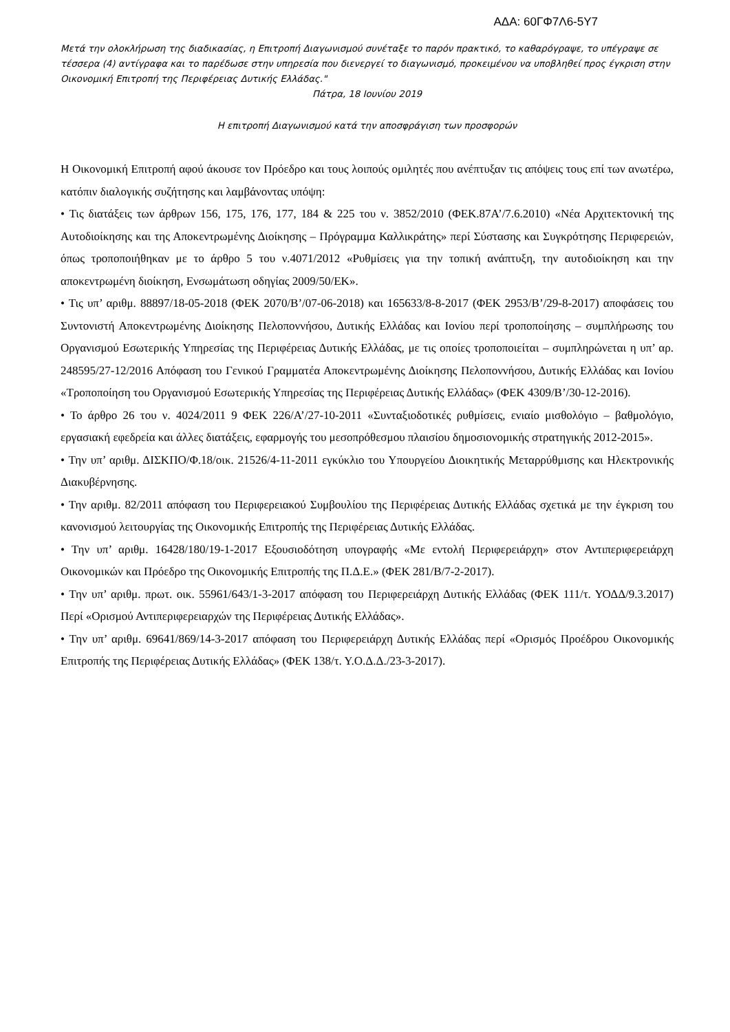ΑΔΑ: 60ΓΦ7Λ6-5Υ7
Μετά την ολοκλήρωση της διαδικασίας, η Επιτροπή Διαγωνισμού συνέταξε το παρόν πρακτικό, το καθαρόγραψε, το υπέγραψε σε τέσσερα (4) αντίγραφα και το παρέδωσε στην υπηρεσία που διενεργεί το διαγωνισμό, προκειμένου να υποβληθεί προς έγκριση στην Οικονομική Επιτροπή της Περιφέρειας Δυτικής Ελλάδας."
Πάτρα, 18 Ιουνίου 2019
Η επιτροπή Διαγωνισμού κατά την αποσφράγιση των προσφορών
Η Οικονομική Επιτροπή αφού άκουσε τον Πρόεδρο και τους λοιπούς ομιλητές που ανέπτυξαν τις απόψεις τους επί των ανωτέρω, κατόπιν διαλογικής συζήτησης και λαμβάνοντας υπόψη:
• Τις διατάξεις των άρθρων 156, 175, 176, 177, 184 & 225 του ν. 3852/2010 (ΦΕΚ.87Α’/7.6.2010) «Νέα Αρχιτεκτονική της Αυτοδιοίκησης και της Αποκεντρωμένης Διοίκησης – Πρόγραμμα Καλλικράτης» περί Σύστασης και Συγκρότησης Περιφερειών, όπως τροποποιήθηκαν με το άρθρο 5 του ν.4071/2012 «Ρυθμίσεις για την τοπική ανάπτυξη, την αυτοδιοίκηση και την αποκεντρωμένη διοίκηση, Ενσωμάτωση οδηγίας 2009/50/ΕΚ».
• Τις υπ’ αριθμ. 88897/18-05-2018 (ΦΕΚ 2070/Β’/07-06-2018) και 165633/8-8-2017 (ΦΕΚ 2953/Β’/29-8-2017) αποφάσεις του Συντονιστή Αποκεντρωμένης Διοίκησης Πελοποννήσου, Δυτικής Ελλάδας και Ιονίου περί τροποποίησης – συμπλήρωσης του Οργανισμού Εσωτερικής Υπηρεσίας της Περιφέρειας Δυτικής Ελλάδας, με τις οποίες τροποποιείται – συμπληρώνεται η υπ’ αρ. 248595/27-12/2016 Απόφαση του Γενικού Γραμματέα Αποκεντρωμένης Διοίκησης Πελοποννήσου, Δυτικής Ελλάδας και Ιονίου «Τροποποίηση του Οργανισμού Εσωτερικής Υπηρεσίας της Περιφέρειας Δυτικής Ελλάδας» (ΦΕΚ 4309/Β’/30-12-2016).
• Το άρθρο 26 του ν. 4024/2011 9 ΦΕΚ 226/Α’/27-10-2011 «Συνταξιοδοτικές ρυθμίσεις, ενιαίο μισθολόγιο – βαθμολόγιο, εργασιακή εφεδρεία και άλλες διατάξεις, εφαρμογής του μεσοπρόθεσμου πλαισίου δημοσιονομικής στρατηγικής 2012-2015».
• Την υπ’ αριθμ. ΔΙΣΚΠΟ/Φ.18/οικ. 21526/4-11-2011 εγκύκλιο του Υπουργείου Διοικητικής Μεταρρύθμισης και Ηλεκτρονικής Διακυβέρνησης.
• Την αριθμ. 82/2011 απόφαση του Περιφερειακού Συμβουλίου της Περιφέρειας Δυτικής Ελλάδας σχετικά με την έγκριση του κανονισμού λειτουργίας της Οικονομικής Επιτροπής της Περιφέρειας Δυτικής Ελλάδας.
• Την υπ’ αριθμ. 16428/180/19-1-2017 Εξουσιοδότηση υπογραφής «Με εντολή Περιφερειάρχη» στον Αντιπεριφερειάρχη Οικονομικών και Πρόεδρο της Οικονομικής Επιτροπής της Π.Δ.Ε.» (ΦΕΚ 281/Β/7-2-2017).
• Την υπ’ αριθμ. πρωτ. οικ. 55961/643/1-3-2017 απόφαση του Περιφερειάρχη Δυτικής Ελλάδας (ΦΕΚ 111/τ. ΥΟΔΔ/9.3.2017) Περί «Ορισμού Αντιπεριφερειαρχών της Περιφέρειας Δυτικής Ελλάδας».
• Την υπ’ αριθμ. 69641/869/14-3-2017 απόφαση του Περιφερειάρχη Δυτικής Ελλάδας περί «Ορισμός Προέδρου Οικονομικής Επιτροπής της Περιφέρειας Δυτικής Ελλάδας» (ΦΕΚ 138/τ. Υ.Ο.Δ.Δ./23-3-2017).